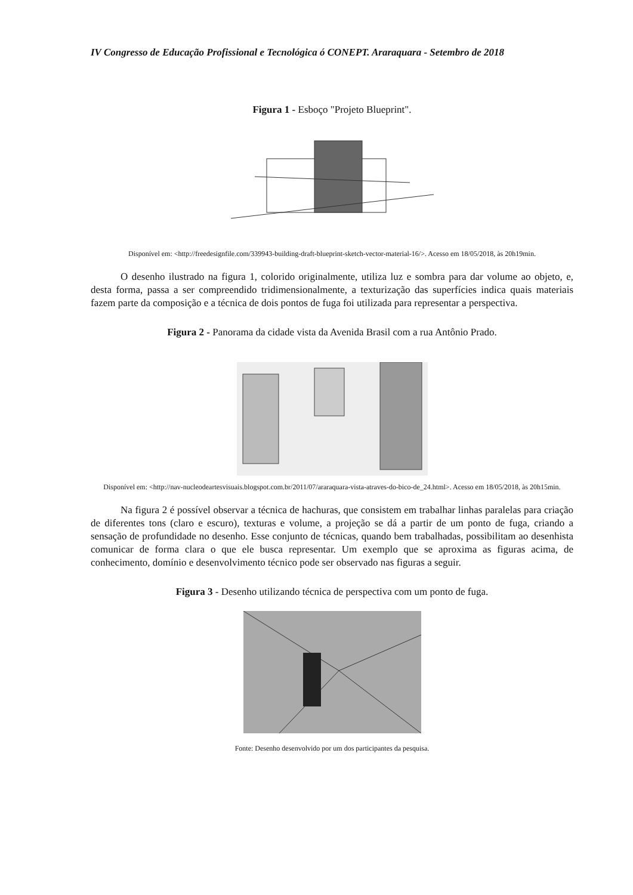IV Congresso de Educação Profissional e Tecnológica ó CONEPT. Araraquara - Setembro de 2018
Figura 1 - Esboço "Projeto Blueprint".
Disponível em: <http://freedesignfile.com/339943-building-draft-blueprint-sketch-vector-material-16/>. Acesso em 18/05/2018, às 20h19min.
O desenho ilustrado na figura 1, colorido originalmente, utiliza luz e sombra para dar volume ao objeto, e, desta forma, passa a ser compreendido tridimensionalmente, a texturização das superfícies indica quais materiais fazem parte da composição e a técnica de dois pontos de fuga foi utilizada para representar a perspectiva.
Figura 2 - Panorama da cidade vista da Avenida Brasil com a rua Antônio Prado.
Disponível em: <http://nav-nucleodeartesvisuais.blogspot.com.br/2011/07/araraquara-vista-atraves-do-bico-de_24.html>. Acesso em 18/05/2018, às 20h15min.
Na figura 2 é possível observar a técnica de hachuras, que consistem em trabalhar linhas paralelas para criação de diferentes tons (claro e escuro), texturas e volume, a projeção se dá a partir de um ponto de fuga, criando a sensação de profundidade no desenho. Esse conjunto de técnicas, quando bem trabalhadas, possibilitam ao desenhista comunicar de forma clara o que ele busca representar. Um exemplo que se aproxima as figuras acima, de conhecimento, domínio e desenvolvimento técnico pode ser observado nas figuras a seguir.
Figura 3 - Desenho utilizando técnica de perspectiva com um ponto de fuga.
Fonte: Desenho desenvolvido por um dos participantes da pesquisa.